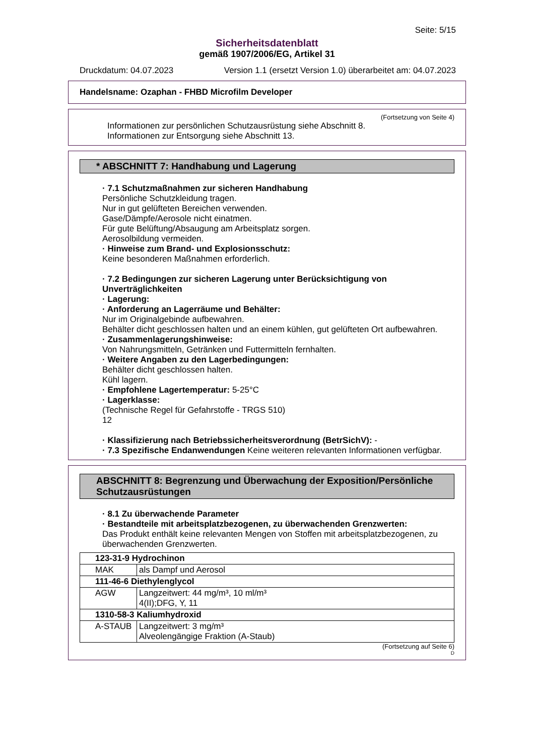Seite: 5/15
Sicherheitsdatenblatt
gemäß 1907/2006/EG, Artikel 31
Druckdatum: 04.07.2023 Version 1.1 (ersetzt Version 1.0) überarbeitet am: 04.07.2023
Handelsname: Ozaphan - FHBD Microfilm Developer
(Fortsetzung von Seite 4)
Informationen zur persönlichen Schutzausrüstung siehe Abschnitt 8.
Informationen zur Entsorgung siehe Abschnitt 13.
* ABSCHNITT 7: Handhabung und Lagerung
· 7.1 Schutzmaßnahmen zur sicheren Handhabung
Persönliche Schutzkleidung tragen.
Nur in gut gelüfteten Bereichen verwenden.
Gase/Dämpfe/Aerosole nicht einatmen.
Für gute Belüftung/Absaugung am Arbeitsplatz sorgen.
Aerosolbildung vermeiden.
· Hinweise zum Brand- und Explosionsschutz:
Keine besonderen Maßnahmen erforderlich.
· 7.2 Bedingungen zur sicheren Lagerung unter Berücksichtigung von Unverträglichkeiten
· Lagerung:
· Anforderung an Lagerräume und Behälter:
Nur im Originalgebinde aufbewahren.
Behälter dicht geschlossen halten und an einem kühlen, gut gelüfteten Ort aufbewahren.
· Zusammenlagerungshinweise:
Von Nahrungsmitteln, Getränken und Futtermitteln fernhalten.
· Weitere Angaben zu den Lagerbedingungen:
Behälter dicht geschlossen halten.
Kühl lagern.
· Empfohlene Lagertemperatur: 5-25°C
· Lagerklasse:
(Technische Regel für Gefahrstoffe - TRGS 510)
12
· Klassifizierung nach Betriebssicherheitsverordnung (BetrSichV): -
· 7.3 Spezifische Endanwendungen Keine weiteren relevanten Informationen verfügbar.
ABSCHNITT 8: Begrenzung und Überwachung der Exposition/Persönliche Schutzausrüstungen
· 8.1 Zu überwachende Parameter
· Bestandteile mit arbeitsplatzbezogenen, zu überwachenden Grenzwerten:
Das Produkt enthält keine relevanten Mengen von Stoffen mit arbeitsplatzbezogenen, zu überwachenden Grenzwerten.
| 123-31-9 Hydrochinon | |
| MAK | als Dampf und Aerosol |
| 111-46-6 Diethylenglycol | |
| AGW | Langzeitwert: 44 mg/m³, 10 ml/m³ 4(II);DFG, Y, 11 |
| 1310-58-3 Kaliumhydroxid | |
| A-STAUB | Langzeitwert: 3 mg/m³ Alveolengängige Fraktion (A-Staub) |
(Fortsetzung auf Seite 6)
D